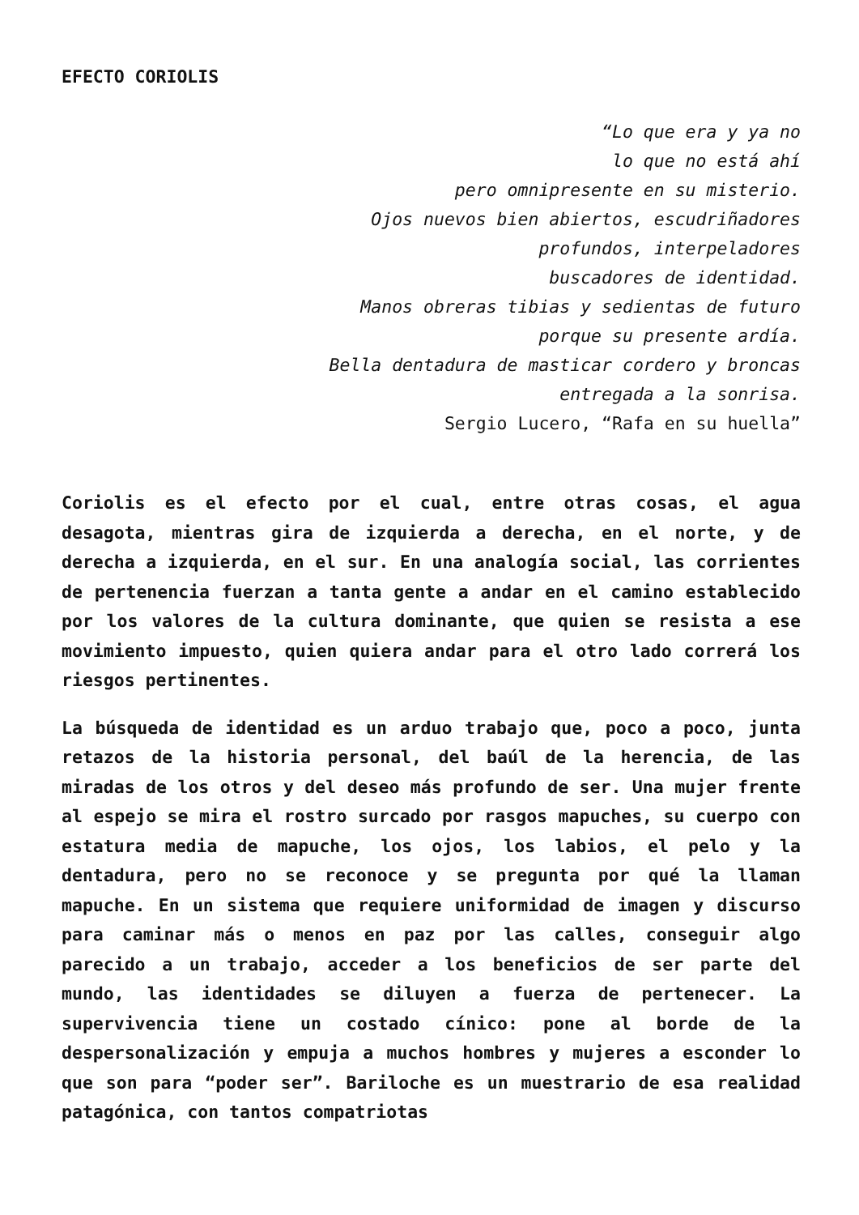EFECTO CORIOLIS
“Lo que era y ya no
lo que no está ahí
pero omnipresente en su misterio.
Ojos nuevos bien abiertos, escudriñadores
profundos, interpeladores
buscadores de identidad.
Manos obreras tibias y sedientas de futuro
porque su presente ardía.
Bella dentadura de masticar cordero y broncas
entregada a la sonrisa.
Sergio Lucero, “Rafa en su huella”
Coriolis es el efecto por el cual, entre otras cosas, el agua desagota, mientras gira de izquierda a derecha, en el norte, y de derecha a izquierda, en el sur. En una analogía social, las corrientes de pertenencia fuerzan a tanta gente a andar en el camino establecido por los valores de la cultura dominante, que quien se resista a ese movimiento impuesto, quien quiera andar para el otro lado correrá los riesgos pertinentes.
La búsqueda de identidad es un arduo trabajo que, poco a poco, junta retazos de la historia personal, del baúl de la herencia, de las miradas de los otros y del deseo más profundo de ser. Una mujer frente al espejo se mira el rostro surcado por rasgos mapuches, su cuerpo con estatura media de mapuche, los ojos, los labios, el pelo y la dentadura, pero no se reconoce y se pregunta por qué la llaman mapuche. En un sistema que requiere uniformidad de imagen y discurso para caminar más o menos en paz por las calles, conseguir algo parecido a un trabajo, acceder a los beneficios de ser parte del mundo, las identidades se diluyen a fuerza de pertenecer. La supervivencia tiene un costado cínico: pone al borde de la despersonalización y empuja a muchos hombres y mujeres a esconder lo que son para “poder ser”. Bariloche es un muestrario de esa realidad patagónica, con tantos compatriotas